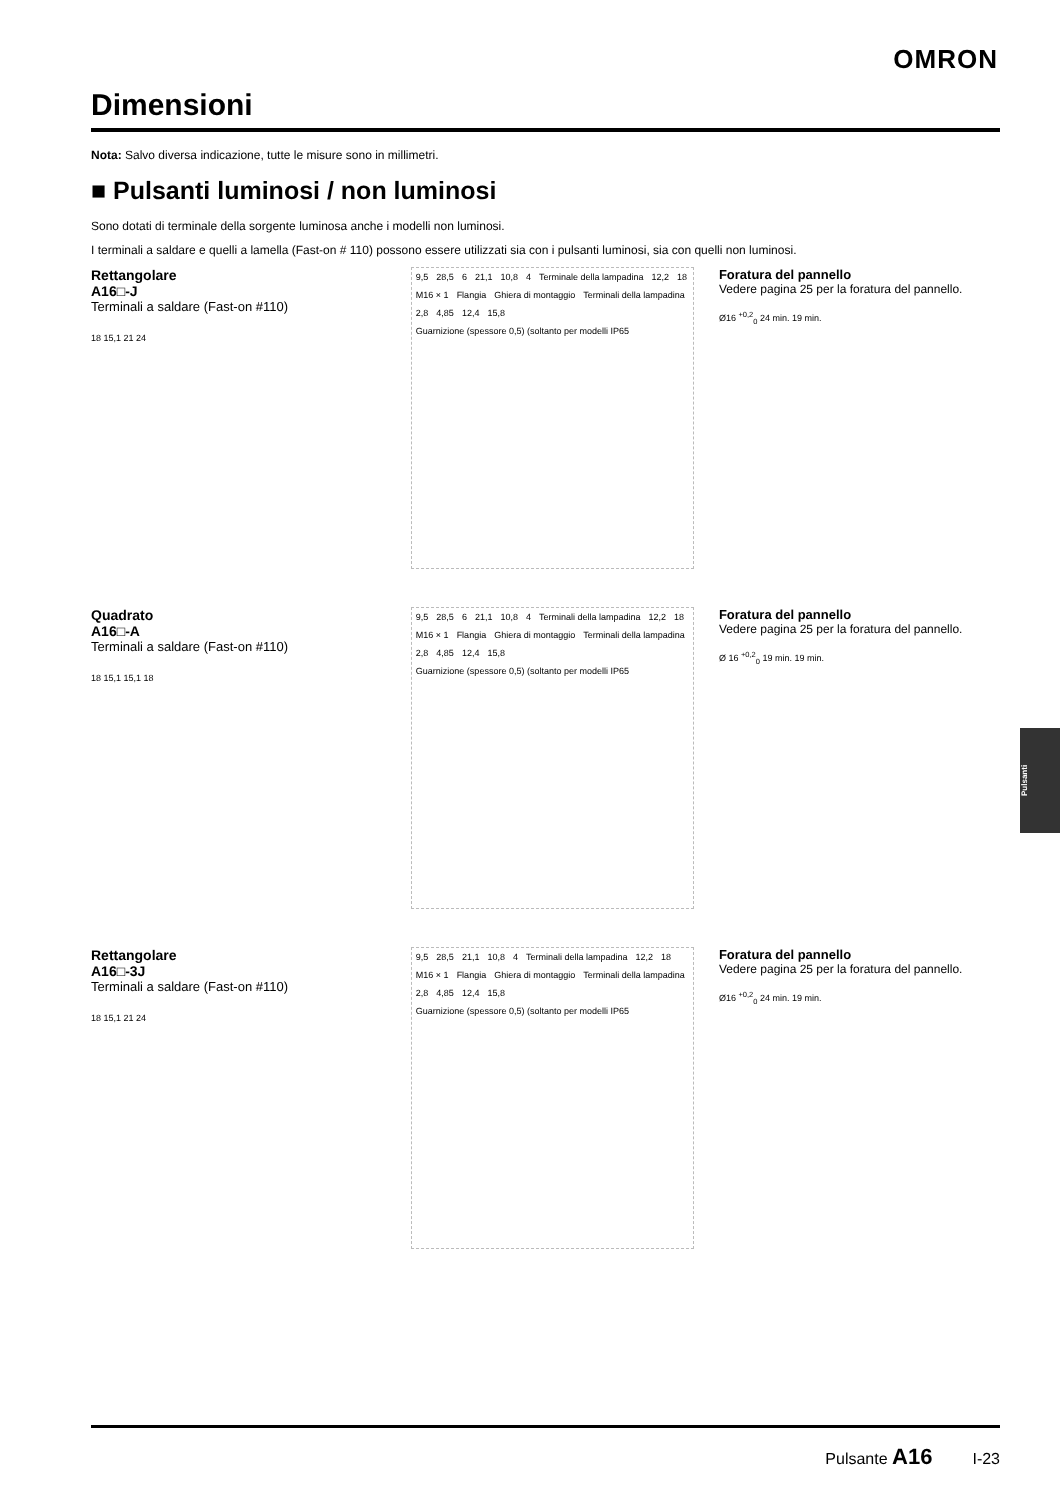OMRON
Dimensioni
Nota: Salvo diversa indicazione, tutte le misure sono in millimetri.
■ Pulsanti luminosi / non luminosi
Sono dotati di terminale della sorgente luminosa anche i modelli non luminosi.
I terminali a saldare e quelli a lamella (Fast-on # 110) possono essere utilizzati sia con i pulsanti luminosi, sia con quelli non luminosi.
Rettangolare
A16□-J
Terminali a saldare (Fast-on #110)
18 15,1 21 24
9,5 28,5 6 21,1 10,8 4 Terminale della lampadina 12,2 18 M16 × 1 Flangia Ghiera di montaggio Terminali della lampadina 2,8 4,85 12,4 15,8 Guarnizione (spessore 0,5) (soltanto per modelli IP65
Foratura del pannello
Vedere pagina 25 per la foratura del pannello.
Ø16 <sup>+0,2</sup><sub>0</sub> 24 min. 19 min.
Quadrato
A16□-A
Terminali a saldare (Fast-on #110)
18 15,1 15,1 18
9,5 28,5 6 21,1 10,8 4 Terminali della lampadina 12,2 18 M16 × 1 Flangia Ghiera di montaggio Terminali della lampadina 2,8 4,85 12,4 15,8 Guarnizione (spessore 0,5) (soltanto per modelli IP65
Foratura del pannello
Vedere pagina 25 per la foratura del pannello.
Ø 16 <sup>+0,2</sup><sub>0</sub> 19 min. 19 min.
Rettangolare
A16□-3J
Terminali a saldare (Fast-on #110)
18 15,1 21 24
9,5 28,5 21,1 10,8 4 Terminali della lampadina 12,2 18 M16 × 1 Flangia Ghiera di montaggio Terminali della lampadina 2,8 4,85 12,4 15,8 Guarnizione (spessore 0,5) (soltanto per modelli IP65
Foratura del pannello
Vedere pagina 25 per la foratura del pannello.
Ø16 <sup>+0,2</sup><sub>0</sub> 24 min. 19 min.
Pulsanti
Pulsante A16 I-23